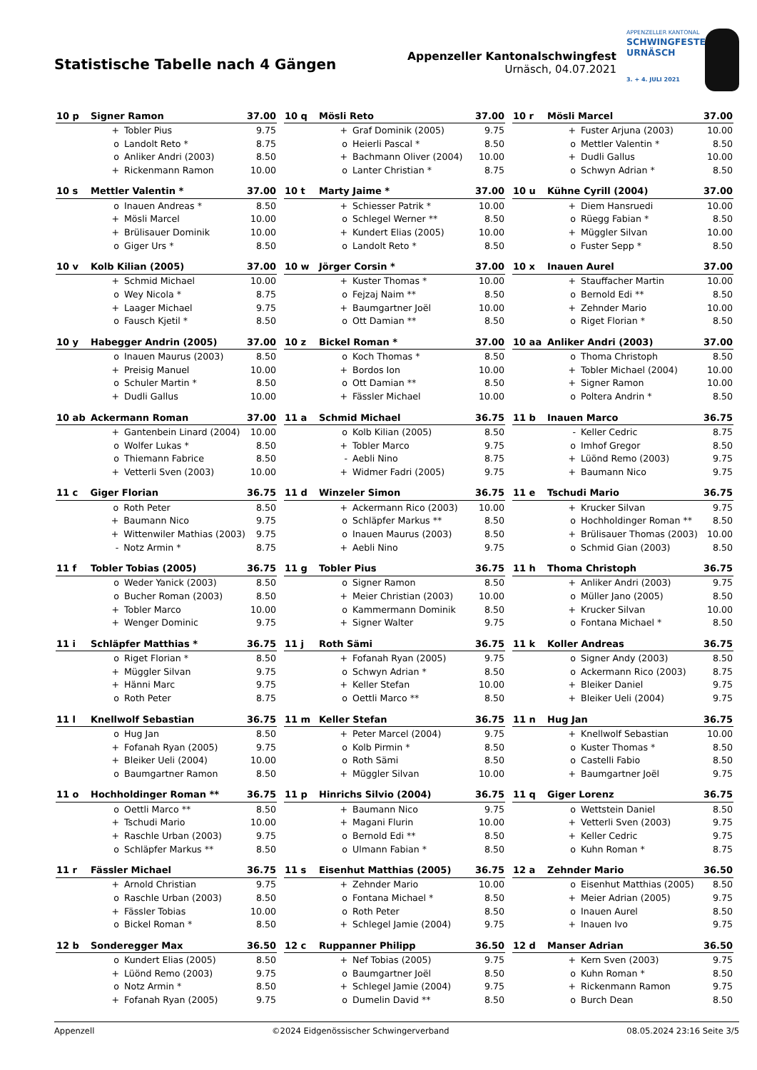Statistische Tabelle nach 4 Gängen
Appenzeller Kantonalschwingfest
Urnäsch, 04.07.2021
APPENZELLER KANTONAL
SCHWINGFESTE
URNÄSCH
3. + 4. JULI 2021
| 10 p | Signer Ramon | | 37.00 |
| --- | --- | --- | --- |
| | + | Tobler Pius | 9.75 |
| | o | Landolt Reto * | 8.75 |
| | o | Anliker Andri (2003) | 8.50 |
| | + | Rickenmann Ramon | 10.00 |
| 10 q | Mösli Reto | | 37.00 |
| --- | --- | --- | --- |
| | + | Graf Dominik (2005) | 9.75 |
| | o | Heierli Pascal * | 8.50 |
| | + | Bachmann Oliver (2004) | 10.00 |
| | o | Lanter Christian * | 8.75 |
| 10 r | Mösli Marcel | | 37.00 |
| --- | --- | --- | --- |
| | + | Fuster Arjuna (2003) | 10.00 |
| | o | Mettler Valentin * | 8.50 |
| | + | Dudli Gallus | 10.00 |
| | o | Schwyn Adrian * | 8.50 |
| 10 s | Mettler Valentin * | | 37.00 |
| --- | --- | --- | --- |
| | o | Inauen Andreas * | 8.50 |
| | + | Mösli Marcel | 10.00 |
| | + | Brülisauer Dominik | 10.00 |
| | o | Giger Urs * | 8.50 |
| 10 t | Marty Jaime * | | 37.00 |
| --- | --- | --- | --- |
| | + | Schiesser Patrik * | 10.00 |
| | o | Schlegel Werner ** | 8.50 |
| | + | Kundert Elias (2005) | 10.00 |
| | o | Landolt Reto * | 8.50 |
| 10 u | Kühne Cyrill (2004) | | 37.00 |
| --- | --- | --- | --- |
| | + | Diem Hansruedi | 10.00 |
| | o | Rüegg Fabian * | 8.50 |
| | + | Müggler Silvan | 10.00 |
| | o | Fuster Sepp * | 8.50 |
| 10 v | Kolb Kilian (2005) | | 37.00 |
| --- | --- | --- | --- |
| | + | Schmid Michael | 10.00 |
| | o | Wey Nicola * | 8.75 |
| | + | Laager Michael | 9.75 |
| | o | Fausch Kjetil * | 8.50 |
| 10 w | Jörger Corsin * | | 37.00 |
| --- | --- | --- | --- |
| | + | Kuster Thomas * | 10.00 |
| | o | Fejzaj Naim ** | 8.50 |
| | + | Baumgartner Joël | 10.00 |
| | o | Ott Damian ** | 8.50 |
| 10 x | Inauen Aurel | | 37.00 |
| --- | --- | --- | --- |
| | + | Stauffacher Martin | 10.00 |
| | o | Bernold Edi ** | 8.50 |
| | + | Zehnder Mario | 10.00 |
| | o | Riget Florian * | 8.50 |
| 10 y | Habegger Andrin (2005) | | 37.00 |
| --- | --- | --- | --- |
| | o | Inauen Maurus (2003) | 8.50 |
| | + | Preisig Manuel | 10.00 |
| | o | Schuler Martin * | 8.50 |
| | + | Dudli Gallus | 10.00 |
| 10 z | Bickel Roman * | | 37.00 |
| --- | --- | --- | --- |
| | o | Koch Thomas * | 8.50 |
| | + | Bordos Ion | 10.00 |
| | o | Ott Damian ** | 8.50 |
| | + | Fässler Michael | 10.00 |
| 10 aa | Anliker Andri (2003) | | 37.00 |
| --- | --- | --- | --- |
| | o | Thoma Christoph | 8.50 |
| | + | Tobler Michael (2004) | 10.00 |
| | + | Signer Ramon | 10.00 |
| | o | Poltera Andrin * | 8.50 |
| 10 ab | Ackermann Roman | | 37.00 |
| --- | --- | --- | --- |
| | + | Gantenbein Linard (2004) | 10.00 |
| | o | Wolfer Lukas * | 8.50 |
| | o | Thiemann Fabrice | 8.50 |
| | + | Vetterli Sven (2003) | 10.00 |
| 11 a | Schmid Michael | | 36.75 |
| --- | --- | --- | --- |
| | o | Kolb Kilian (2005) | 8.50 |
| | + | Tobler Marco | 9.75 |
| | - | Aebli Nino | 8.75 |
| | + | Widmer Fadri (2005) | 9.75 |
| 11 b | Inauen Marco | | 36.75 |
| --- | --- | --- | --- |
| | - | Keller Cedric | 8.75 |
| | o | Imhof Gregor | 8.50 |
| | + | Lüönd Remo (2003) | 9.75 |
| | + | Baumann Nico | 9.75 |
| 11 c | Giger Florian | | 36.75 |
| --- | --- | --- | --- |
| | o | Roth Peter | 8.50 |
| | + | Baumann Nico | 9.75 |
| | + | Wittenwiler Mathias (2003) | 9.75 |
| | - | Notz Armin * | 8.75 |
| 11 d | Winzeler Simon | | 36.75 |
| --- | --- | --- | --- |
| | + | Ackermann Rico (2003) | 10.00 |
| | o | Schläpfer Markus ** | 8.50 |
| | o | Inauen Maurus (2003) | 8.50 |
| | + | Aebli Nino | 9.75 |
| 11 e | Tschudi Mario | | 36.75 |
| --- | --- | --- | --- |
| | + | Krucker Silvan | 9.75 |
| | o | Hochholdinger Roman ** | 8.50 |
| | + | Brülisauer Thomas (2003) | 10.00 |
| | o | Schmid Gian (2003) | 8.50 |
| 11 f | Tobler Tobias (2005) | | 36.75 |
| --- | --- | --- | --- |
| | o | Weder Yanick (2003) | 8.50 |
| | o | Bucher Roman (2003) | 8.50 |
| | + | Tobler Marco | 10.00 |
| | + | Wenger Dominic | 9.75 |
| 11 g | Tobler Pius | | 36.75 |
| --- | --- | --- | --- |
| | o | Signer Ramon | 8.50 |
| | + | Meier Christian (2003) | 10.00 |
| | o | Kammermann Dominik | 8.50 |
| | + | Signer Walter | 9.75 |
| 11 h | Thoma Christoph | | 36.75 |
| --- | --- | --- | --- |
| | + | Anliker Andri (2003) | 9.75 |
| | o | Müller Jano (2005) | 8.50 |
| | + | Krucker Silvan | 10.00 |
| | o | Fontana Michael * | 8.50 |
| 11 i | Schläpfer Matthias * | | 36.75 |
| --- | --- | --- | --- |
| | o | Riget Florian * | 8.50 |
| | + | Müggler Silvan | 9.75 |
| | + | Hänni Marc | 9.75 |
| | o | Roth Peter | 8.75 |
| 11 j | Roth Sämi | | 36.75 |
| --- | --- | --- | --- |
| | + | Fofanah Ryan (2005) | 9.75 |
| | o | Schwyn Adrian * | 8.50 |
| | + | Keller Stefan | 10.00 |
| | o | Oettli Marco ** | 8.50 |
| 11 k | Koller Andreas | | 36.75 |
| --- | --- | --- | --- |
| | o | Signer Andy (2003) | 8.50 |
| | o | Ackermann Rico (2003) | 8.75 |
| | + | Bleiker Daniel | 9.75 |
| | + | Bleiker Ueli (2004) | 9.75 |
| 11 l | Knellwolf Sebastian | | 36.75 |
| --- | --- | --- | --- |
| | o | Hug Jan | 8.50 |
| | + | Fofanah Ryan (2005) | 9.75 |
| | + | Bleiker Ueli (2004) | 10.00 |
| | o | Baumgartner Ramon | 8.50 |
| 11 m | Keller Stefan | | 36.75 |
| --- | --- | --- | --- |
| | + | Peter Marcel (2004) | 9.75 |
| | o | Kolb Pirmin * | 8.50 |
| | o | Roth Sämi | 8.50 |
| | + | Müggler Silvan | 10.00 |
| 11 n | Hug Jan | | 36.75 |
| --- | --- | --- | --- |
| | + | Knellwolf Sebastian | 10.00 |
| | o | Kuster Thomas * | 8.50 |
| | o | Castelli Fabio | 8.50 |
| | + | Baumgartner Joël | 9.75 |
| 11 o | Hochholdinger Roman ** | | 36.75 |
| --- | --- | --- | --- |
| | o | Oettli Marco ** | 8.50 |
| | + | Tschudi Mario | 10.00 |
| | + | Raschle Urban (2003) | 9.75 |
| | o | Schläpfer Markus ** | 8.50 |
| 11 p | Hinrichs Silvio (2004) | | 36.75 |
| --- | --- | --- | --- |
| | + | Baumann Nico | 9.75 |
| | + | Magani Flurin | 10.00 |
| | o | Bernold Edi ** | 8.50 |
| | o | Ulmann Fabian * | 8.50 |
| 11 q | Giger Lorenz | | 36.75 |
| --- | --- | --- | --- |
| | o | Wettstein Daniel | 8.50 |
| | + | Vetterli Sven (2003) | 9.75 |
| | + | Keller Cedric | 9.75 |
| | o | Kuhn Roman * | 8.75 |
| 11 r | Fässler Michael | | 36.75 |
| --- | --- | --- | --- |
| | + | Arnold Christian | 9.75 |
| | o | Raschle Urban (2003) | 8.50 |
| | + | Fässler Tobias | 10.00 |
| | o | Bickel Roman * | 8.50 |
| 11 s | Eisenhut Matthias (2005) | | 36.75 |
| --- | --- | --- | --- |
| | + | Zehnder Mario | 10.00 |
| | o | Fontana Michael * | 8.50 |
| | o | Roth Peter | 8.50 |
| | + | Schlegel Jamie (2004) | 9.75 |
| 12 a | Zehnder Mario | | 36.50 |
| --- | --- | --- | --- |
| | o | Eisenhut Matthias (2005) | 8.50 |
| | + | Meier Adrian (2005) | 9.75 |
| | o | Inauen Aurel | 8.50 |
| | + | Inauen Ivo | 9.75 |
| 12 b | Sonderegger Max | | 36.50 |
| --- | --- | --- | --- |
| | o | Kundert Elias (2005) | 8.50 |
| | + | Lüönd Remo (2003) | 9.75 |
| | o | Notz Armin * | 8.50 |
| | + | Fofanah Ryan (2005) | 9.75 |
| 12 c | Ruppanner Philipp | | 36.50 |
| --- | --- | --- | --- |
| | + | Nef Tobias (2005) | 9.75 |
| | o | Baumgartner Joël | 8.50 |
| | + | Schlegel Jamie (2004) | 9.75 |
| | o | Dumelin David ** | 8.50 |
| 12 d | Manser Adrian | | 36.50 |
| --- | --- | --- | --- |
| | + | Kern Sven (2003) | 9.75 |
| | o | Kuhn Roman * | 8.50 |
| | + | Rickenmann Ramon | 9.75 |
| | o | Burch Dean | 8.50 |
Appenzell ©2024 Eidgenössischer Schwingerverband 08.05.2024 23:16 Seite 3/5